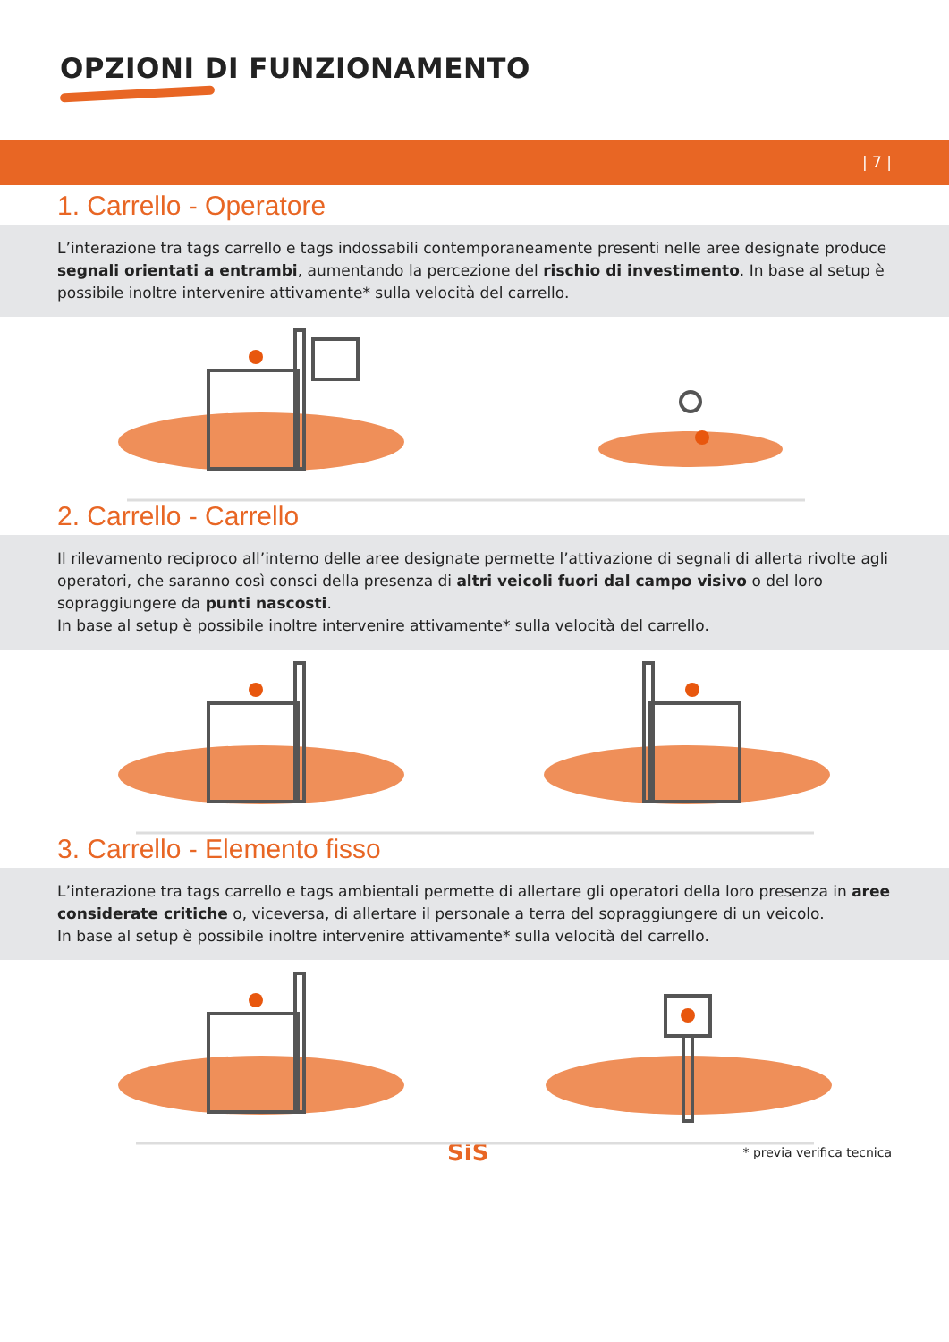OPZIONI DI FUNZIONAMENTO
| 7 |
1. Carrello - Operatore
L’interazione tra tags carrello e tags indossabili contemporaneamente presenti nelle aree designate produce segnali orientati a entrambi, aumentando la percezione del rischio di investimento. In base al setup è possibile inoltre intervenire attivamente* sulla velocità del carrello.
2. Carrello - Carrello
Il rilevamento reciproco all’interno delle aree designate permette l’attivazione di segnali di allerta rivolte agli operatori, che saranno così consci della presenza di altri veicoli fuori dal campo visivo o del loro sopraggiungere da punti nascosti.
In base al setup è possibile inoltre intervenire attivamente* sulla velocità del carrello.
3. Carrello - Elemento fisso
L’interazione tra tags carrello e tags ambientali permette di allertare gli operatori della loro presenza in aree considerate critiche o, viceversa, di allertare il personale a terra del sopraggiungere di un veicolo.
In base al setup è possibile inoltre intervenire attivamente* sulla velocità del carrello.
SiS * previa verifica tecnica